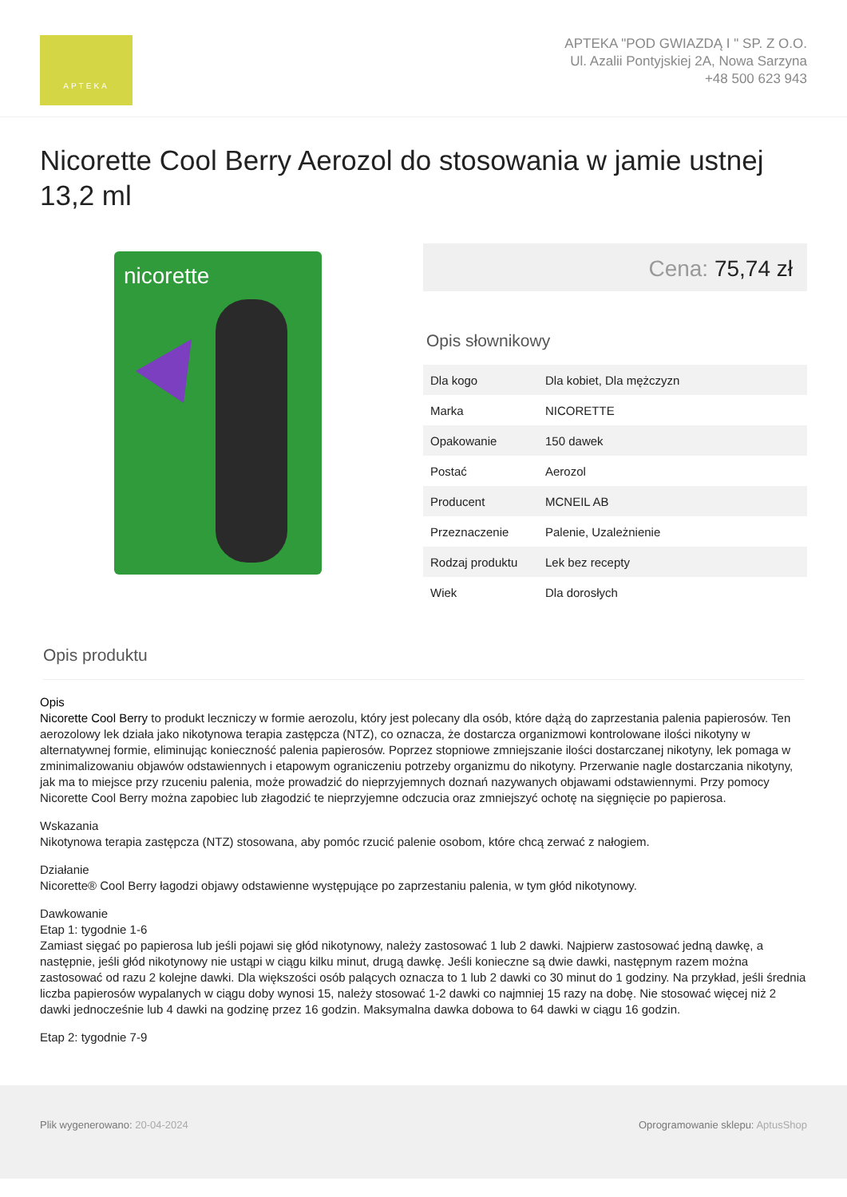APTEKA
APTEKA "POD GWIAZDĄ I " SP. Z O.O.
Ul. Azalii Pontyjskiej 2A, Nowa Sarzyna
+48 500 623 943
Nicorette Cool Berry Aerozol do stosowania w jamie ustnej 13,2 ml
nicorette
Cena: 75,74 zł
Opis słownikowy
| Dla kogo | Dla kobiet, Dla mężczyzn |
| Marka | NICORETTE |
| Opakowanie | 150 dawek |
| Postać | Aerozol |
| Producent | MCNEIL AB |
| Przeznaczenie | Palenie, Uzależnienie |
| Rodzaj produktu | Lek bez recepty |
| Wiek | Dla dorosłych |
Opis produktu
Opis
Nicorette Cool Berry to produkt leczniczy w formie aerozolu, który jest polecany dla osób, które dążą do zaprzestania palenia papierosów. Ten aerozolowy lek działa jako nikotynowa terapia zastępcza (NTZ), co oznacza, że dostarcza organizmowi kontrolowane ilości nikotyny w alternatywnej formie, eliminując konieczność palenia papierosów. Poprzez stopniowe zmniejszanie ilości dostarczanej nikotyny, lek pomaga w zminimalizowaniu objawów odstawiennych i etapowym ograniczeniu potrzeby organizmu do nikotyny. Przerwanie nagle dostarczania nikotyny, jak ma to miejsce przy rzuceniu palenia, może prowadzić do nieprzyjemnych doznań nazywanych objawami odstawiennymi. Przy pomocy Nicorette Cool Berry można zapobiec lub złagodzić te nieprzyjemne odczucia oraz zmniejszyć ochotę na sięgnięcie po papierosa.
Wskazania
Nikotynowa terapia zastępcza (NTZ) stosowana, aby pomóc rzucić palenie osobom, które chcą zerwać z nałogiem.
Działanie
Nicorette® Cool Berry łagodzi objawy odstawienne występujące po zaprzestaniu palenia, w tym głód nikotynowy.
Dawkowanie
Etap 1: tygodnie 1-6
Zamiast sięgać po papierosa lub jeśli pojawi się głód nikotynowy, należy zastosować 1 lub 2 dawki. Najpierw zastosować jedną dawkę, a następnie, jeśli głód nikotynowy nie ustąpi w ciągu kilku minut, drugą dawkę. Jeśli konieczne są dwie dawki, następnym razem można zastosować od razu 2 kolejne dawki. Dla większości osób palących oznacza to 1 lub 2 dawki co 30 minut do 1 godziny. Na przykład, jeśli średnia liczba papierosów wypalanych w ciągu doby wynosi 15, należy stosować 1-2 dawki co najmniej 15 razy na dobę. Nie stosować więcej niż 2 dawki jednocześnie lub 4 dawki na godzinę przez 16 godzin. Maksymalna dawka dobowa to 64 dawki w ciągu 16 godzin.
Etap 2: tygodnie 7-9
Plik wygenerowano: 20-04-2024 Oprogramowanie sklepu: AptusShop